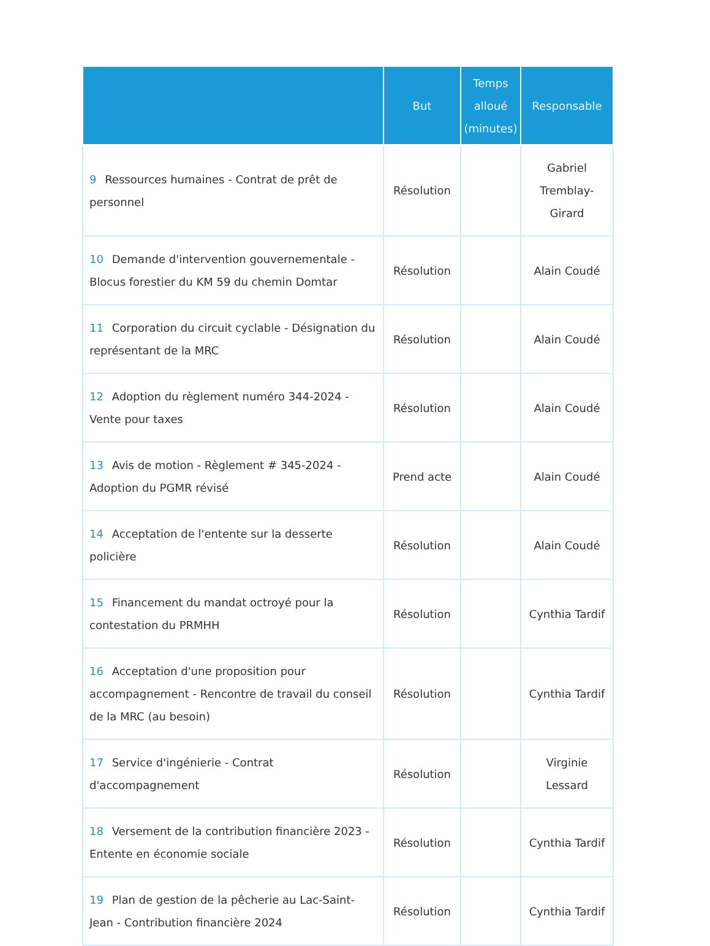| | But | Temps alloué (minutes) | Responsable |
| --- | --- | --- | --- |
| 9 Ressources humaines - Contrat de prêt de personnel | Résolution | | Gabriel Tremblay-Girard |
| 10 Demande d'intervention gouvernementale - Blocus forestier du KM 59 du chemin Domtar | Résolution | | Alain Coudé |
| 11 Corporation du circuit cyclable - Désignation du représentant de la MRC | Résolution | | Alain Coudé |
| 12 Adoption du règlement numéro 344-2024 - Vente pour taxes | Résolution | | Alain Coudé |
| 13 Avis de motion - Règlement # 345-2024 - Adoption du PGMR révisé | Prend acte | | Alain Coudé |
| 14 Acceptation de l'entente sur la desserte policière | Résolution | | Alain Coudé |
| 15 Financement du mandat octroyé pour la contestation du PRMHH | Résolution | | Cynthia Tardif |
| 16 Acceptation d'une proposition pour accompagnement - Rencontre de travail du conseil de la MRC (au besoin) | Résolution | | Cynthia Tardif |
| 17 Service d'ingénierie - Contrat d'accompagnement | Résolution | | Virginie Lessard |
| 18 Versement de la contribution financière 2023 - Entente en économie sociale | Résolution | | Cynthia Tardif |
| 19 Plan de gestion de la pêcherie au Lac-Saint-Jean - Contribution financière 2024 | Résolution | | Cynthia Tardif |